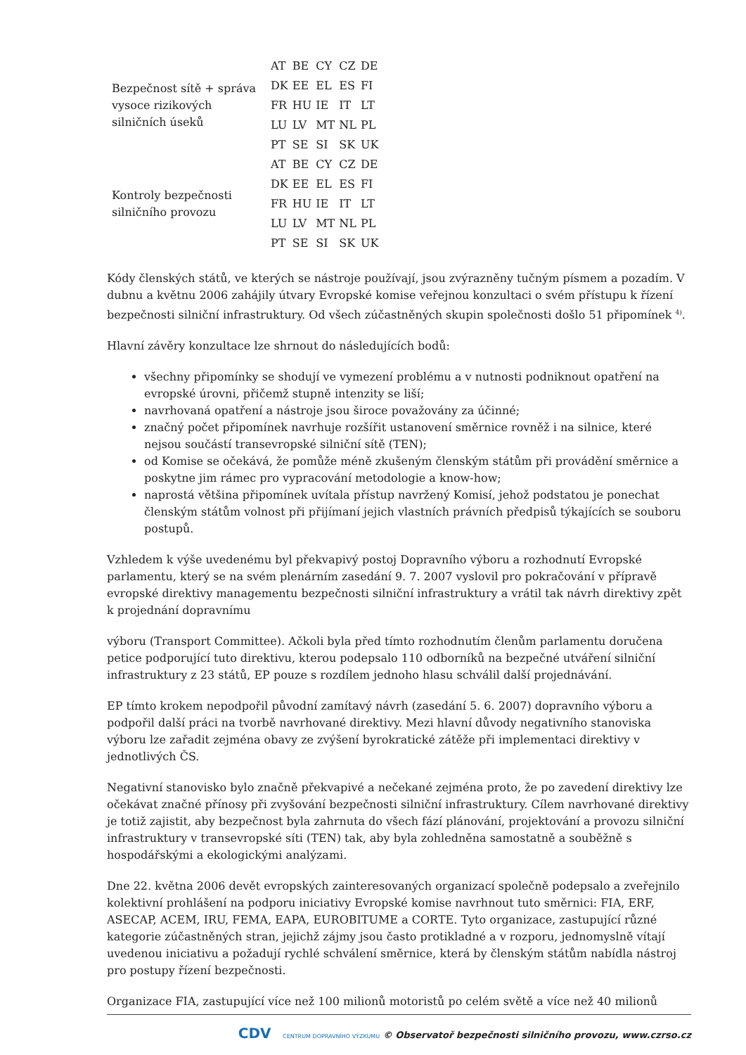| Bezpečnost sítě + správa vysoce rizikových silničních úseků | AT | BE | CY | CZ | DE |
| | DK | EE | EL | ES | FI |
| | FR | HU | IE | IT | LT |
| | LU | LV | MT | NL | PL |
| | PT | SE | SI | SK | UK |
| Kontroly bezpečnosti silničního provozu | AT | BE | CY | CZ | DE |
| | DK | EE | EL | ES | FI |
| | FR | HU | IE | IT | LT |
| | LU | LV | MT | NL | PL |
| | PT | SE | SI | SK | UK |
Kódy členských států, ve kterých se nástroje používají, jsou zvýrazněny tučným písmem a pozadím. V dubnu a květnu 2006 zahájily útvary Evropské komise veřejnou konzultaci o svém přístupu k řízení bezpečnosti silniční infrastruktury. Od všech zúčastněných skupin společnosti došlo 51 připomínek <sup>4)</sup>.
Hlavní závěry konzultace lze shrnout do následujících bodů:
všechny připomínky se shodují ve vymezení problému a v nutnosti podniknout opatření na evropské úrovni, přičemž stupně intenzity se liší;
navrhovaná opatření a nástroje jsou široce považovány za účinné;
značný počet připomínek navrhuje rozšířit ustanovení směrnice rovněž i na silnice, které nejsou součástí transevropské silniční sítě (TEN);
od Komise se očekává, že pomůže méně zkušeným členským státům při provádění směrnice a poskytne jim rámec pro vypracování metodologie a know-how;
naprostá většina připomínek uvítala přístup navržený Komisí, jehož podstatou je ponechat členským státům volnost při přijímaní jejich vlastních právních předpisů týkajících se souboru postupů.
Vzhledem k výše uvedenému byl překvapivý postoj Dopravního výboru a rozhodnutí Evropské parlamentu, který se na svém plenárním zasedání 9. 7. 2007 vyslovil pro pokračování v přípravě evropské direktivy managementu bezpečnosti silniční infrastruktury a vrátil tak návrh direktivy zpět k projednání dopravnímu
výboru (Transport Committee). Ačkoli byla před tímto rozhodnutím členům parlamentu doručena petice podporující tuto direktivu, kterou podepsalo 110 odborníků na bezpečné utváření silniční infrastruktury z 23 států, EP pouze s rozdílem jednoho hlasu schválil další projednávání.
EP tímto krokem nepodpořil původní zamítavý návrh (zasedání 5. 6. 2007) dopravního výboru a podpořil další práci na tvorbě navrhované direktivy. Mezi hlavní důvody negativního stanoviska výboru lze zařadit zejména obavy ze zvýšení byrokratické zátěže při implementaci direktivy v jednotlivých ČS.
Negativní stanovisko bylo značně překvapivé a nečekané zejména proto, že po zavedení direktivy lze očekávat značné přínosy při zvyšování bezpečnosti silniční infrastruktury. Cílem navrhované direktivy je totiž zajistit, aby bezpečnost byla zahrnuta do všech fází plánování, projektování a provozu silniční infrastruktury v transevropské síti (TEN) tak, aby byla zohledněna samostatně a souběžně s hospodářskými a ekologickými analýzami.
Dne 22. května 2006 devět evropských zainteresovaných organizací společně podepsalo a zveřejnilo kolektivní prohlášení na podporu iniciativy Evropské komise navrhnout tuto směrnici: FIA, ERF, ASECAP, ACEM, IRU, FEMA, EAPA, EUROBITUME a CORTE. Tyto organizace, zastupující různé kategorie zúčastněných stran, jejichž zájmy jsou často protikladné a v rozporu, jednomyslně vítají uvedenou iniciativu a požadují rychlé schválení směrnice, která by členským státům nabídla nástroj pro postupy řízení bezpečnosti.
Organizace FIA, zastupující více než 100 milionů motoristů po celém světě a více než 40 milionů
CDV CENTRUM DOPRAVNÍHO VÝZKUMU © Observatoř bezpečnosti silničního provozu, www.czrso.cz